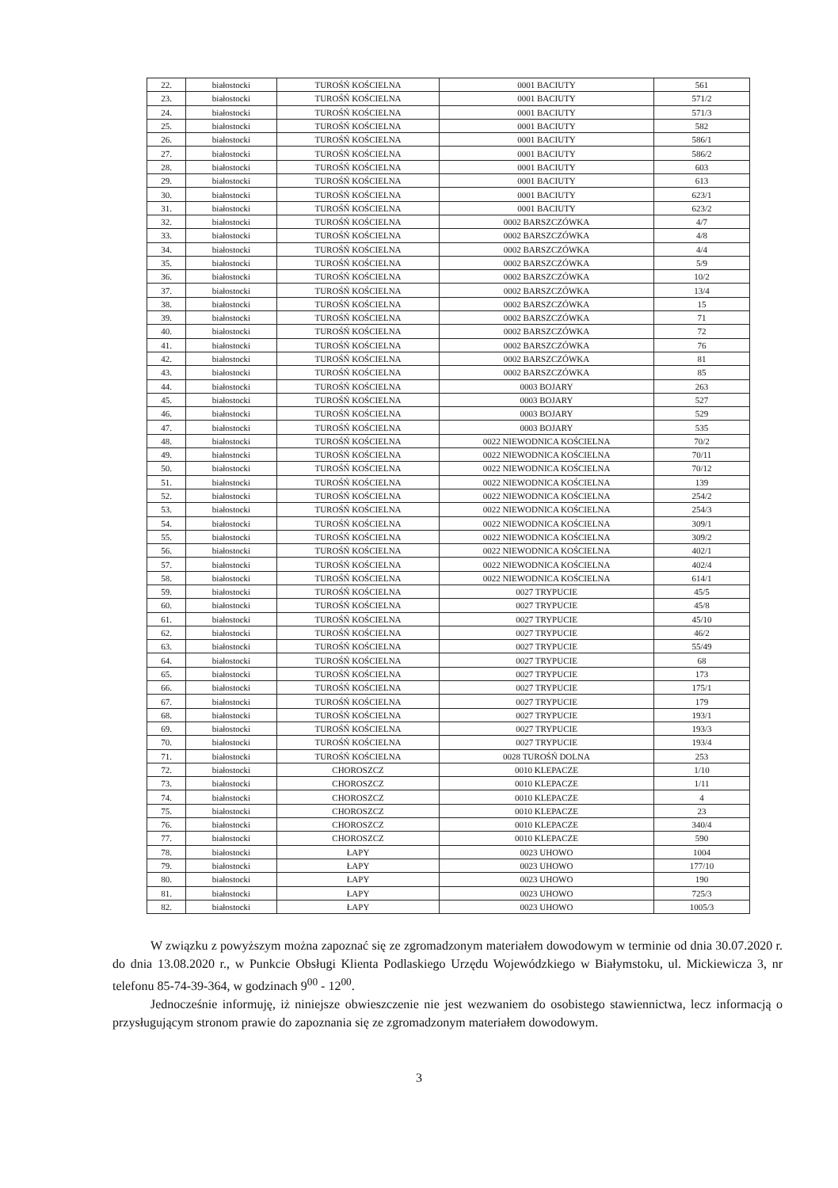| 22. | białostocki | TUROŚŃ KOŚCIELNA | 0001 BACIUTY | 561 |
| 23. | białostocki | TUROŚŃ KOŚCIELNA | 0001 BACIUTY | 571/2 |
| 24. | białostocki | TUROŚŃ KOŚCIELNA | 0001 BACIUTY | 571/3 |
| 25. | białostocki | TUROŚŃ KOŚCIELNA | 0001 BACIUTY | 582 |
| 26. | białostocki | TUROŚŃ KOŚCIELNA | 0001 BACIUTY | 586/1 |
| 27. | białostocki | TUROŚŃ KOŚCIELNA | 0001 BACIUTY | 586/2 |
| 28. | białostocki | TUROŚŃ KOŚCIELNA | 0001 BACIUTY | 603 |
| 29. | białostocki | TUROŚŃ KOŚCIELNA | 0001 BACIUTY | 613 |
| 30. | białostocki | TUROŚŃ KOŚCIELNA | 0001 BACIUTY | 623/1 |
| 31. | białostocki | TUROŚŃ KOŚCIELNA | 0001 BACIUTY | 623/2 |
| 32. | białostocki | TUROŚŃ KOŚCIELNA | 0002 BARSZCZÓWKA | 4/7 |
| 33. | białostocki | TUROŚŃ KOŚCIELNA | 0002 BARSZCZÓWKA | 4/8 |
| 34. | białostocki | TUROŚŃ KOŚCIELNA | 0002 BARSZCZÓWKA | 4/4 |
| 35. | białostocki | TUROŚŃ KOŚCIELNA | 0002 BARSZCZÓWKA | 5/9 |
| 36. | białostocki | TUROŚŃ KOŚCIELNA | 0002 BARSZCZÓWKA | 10/2 |
| 37. | białostocki | TUROŚŃ KOŚCIELNA | 0002 BARSZCZÓWKA | 13/4 |
| 38. | białostocki | TUROŚŃ KOŚCIELNA | 0002 BARSZCZÓWKA | 15 |
| 39. | białostocki | TUROŚŃ KOŚCIELNA | 0002 BARSZCZÓWKA | 71 |
| 40. | białostocki | TUROŚŃ KOŚCIELNA | 0002 BARSZCZÓWKA | 72 |
| 41. | białostocki | TUROŚŃ KOŚCIELNA | 0002 BARSZCZÓWKA | 76 |
| 42. | białostocki | TUROŚŃ KOŚCIELNA | 0002 BARSZCZÓWKA | 81 |
| 43. | białostocki | TUROŚŃ KOŚCIELNA | 0002 BARSZCZÓWKA | 85 |
| 44. | białostocki | TUROŚŃ KOŚCIELNA | 0003 BOJARY | 263 |
| 45. | białostocki | TUROŚŃ KOŚCIELNA | 0003 BOJARY | 527 |
| 46. | białostocki | TUROŚŃ KOŚCIELNA | 0003 BOJARY | 529 |
| 47. | białostocki | TUROŚŃ KOŚCIELNA | 0003 BOJARY | 535 |
| 48. | białostocki | TUROŚŃ KOŚCIELNA | 0022 NIEWODNICA KOŚCIELNA | 70/2 |
| 49. | białostocki | TUROŚŃ KOŚCIELNA | 0022 NIEWODNICA KOŚCIELNA | 70/11 |
| 50. | białostocki | TUROŚŃ KOŚCIELNA | 0022 NIEWODNICA KOŚCIELNA | 70/12 |
| 51. | białostocki | TUROŚŃ KOŚCIELNA | 0022 NIEWODNICA KOŚCIELNA | 139 |
| 52. | białostocki | TUROŚŃ KOŚCIELNA | 0022 NIEWODNICA KOŚCIELNA | 254/2 |
| 53. | białostocki | TUROŚŃ KOŚCIELNA | 0022 NIEWODNICA KOŚCIELNA | 254/3 |
| 54. | białostocki | TUROŚŃ KOŚCIELNA | 0022 NIEWODNICA KOŚCIELNA | 309/1 |
| 55. | białostocki | TUROŚŃ KOŚCIELNA | 0022 NIEWODNICA KOŚCIELNA | 309/2 |
| 56. | białostocki | TUROŚŃ KOŚCIELNA | 0022 NIEWODNICA KOŚCIELNA | 402/1 |
| 57. | białostocki | TUROŚŃ KOŚCIELNA | 0022 NIEWODNICA KOŚCIELNA | 402/4 |
| 58. | białostocki | TUROŚŃ KOŚCIELNA | 0022 NIEWODNICA KOŚCIELNA | 614/1 |
| 59. | białostocki | TUROŚŃ KOŚCIELNA | 0027 TRYPUCIE | 45/5 |
| 60. | białostocki | TUROŚŃ KOŚCIELNA | 0027 TRYPUCIE | 45/8 |
| 61. | białostocki | TUROŚŃ KOŚCIELNA | 0027 TRYPUCIE | 45/10 |
| 62. | białostocki | TUROŚŃ KOŚCIELNA | 0027 TRYPUCIE | 46/2 |
| 63. | białostocki | TUROŚŃ KOŚCIELNA | 0027 TRYPUCIE | 55/49 |
| 64. | białostocki | TUROŚŃ KOŚCIELNA | 0027 TRYPUCIE | 68 |
| 65. | białostocki | TUROŚŃ KOŚCIELNA | 0027 TRYPUCIE | 173 |
| 66. | białostocki | TUROŚŃ KOŚCIELNA | 0027 TRYPUCIE | 175/1 |
| 67. | białostocki | TUROŚŃ KOŚCIELNA | 0027 TRYPUCIE | 179 |
| 68. | białostocki | TUROŚŃ KOŚCIELNA | 0027 TRYPUCIE | 193/1 |
| 69. | białostocki | TUROŚŃ KOŚCIELNA | 0027 TRYPUCIE | 193/3 |
| 70. | białostocki | TUROŚŃ KOŚCIELNA | 0027 TRYPUCIE | 193/4 |
| 71. | białostocki | TUROŚŃ KOŚCIELNA | 0028 TUROŚŃ DOLNA | 253 |
| 72. | białostocki | CHOROSZCZ | 0010 KLEPACZE | 1/10 |
| 73. | białostocki | CHOROSZCZ | 0010 KLEPACZE | 1/11 |
| 74. | białostocki | CHOROSZCZ | 0010 KLEPACZE | 4 |
| 75. | białostocki | CHOROSZCZ | 0010 KLEPACZE | 23 |
| 76. | białostocki | CHOROSZCZ | 0010 KLEPACZE | 340/4 |
| 77. | białostocki | CHOROSZCZ | 0010 KLEPACZE | 590 |
| 78. | białostocki | ŁAPY | 0023 UHOWO | 1004 |
| 79. | białostocki | ŁAPY | 0023 UHOWO | 177/10 |
| 80. | białostocki | ŁAPY | 0023 UHOWO | 190 |
| 81. | białostocki | ŁAPY | 0023 UHOWO | 725/3 |
| 82. | białostocki | ŁAPY | 0023 UHOWO | 1005/3 |
W związku z powyższym można zapoznać się ze zgromadzonym materiałem dowodowym w terminie od dnia 30.07.2020 r. do dnia 13.08.2020 r., w Punkcie Obsługi Klienta Podlaskiego Urzędu Wojewódzkiego w Białymstoku, ul. Mickiewicza 3, nr telefonu 85-74-39-364, w godzinach 9<sup>00</sup> - 12<sup>00</sup>.
Jednocześnie informuję, iż niniejsze obwieszczenie nie jest wezwaniem do osobistego stawiennictwa, lecz informacją o przysługującym stronom prawie do zapoznania się ze zgromadzonym materiałem dowodowym.
3